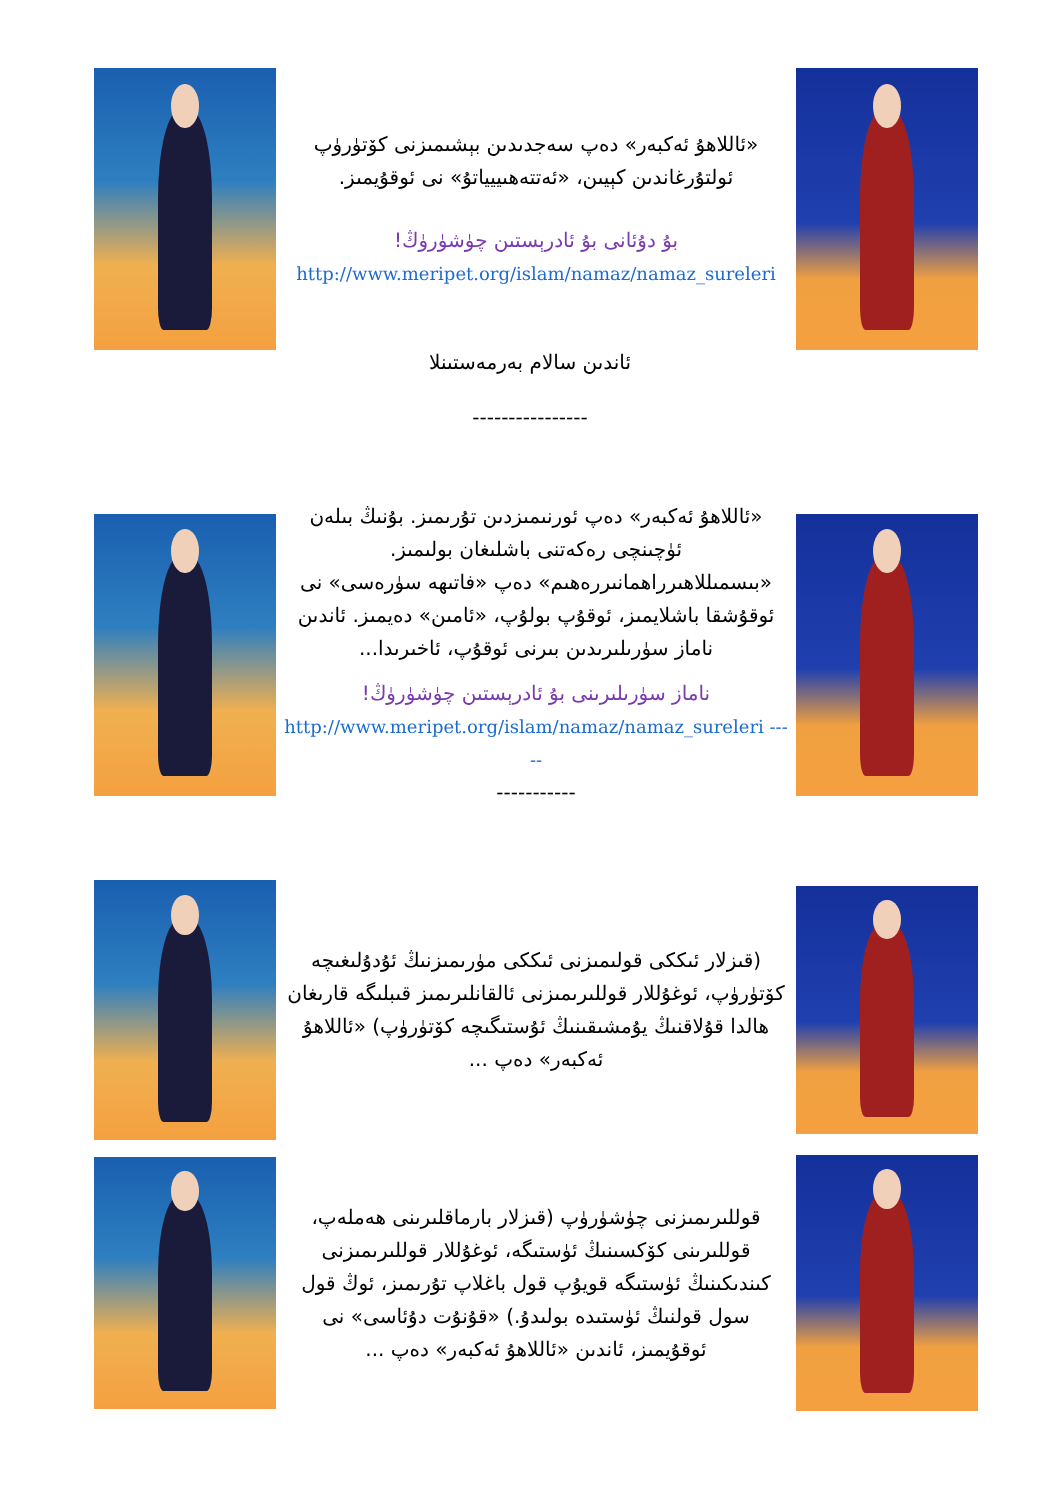«ئاللاھۇ ئەكبەر» دەپ سەجدىدىن بېشىمىزنى كۆتۈرۈپ ئولتۇرغاندىن كېيىن، «ئەتتەھىييياتۇ» نى ئوقۇيمىز.
بۇ دۇئانى بۇ ئادرېستىن چۈشۈرۈڭ!
http://www.meripet.org/islam/namaz/namaz_sureleri
ئاندىن سالام بەرمەستىنلا
----------------
«ئاللاھۇ ئەكبەر» دەپ ئورنىمىزدىن تۇرىمىز. بۇنىڭ بىلەن ئۈچىنچى رەكەتنى باشلىغان بولىمىز. «بىسمىللاھىرراھمانىررەھىم» دەپ «فاتىھە سۈرەسى» نى ئوقۇشقا باشلايمىز، ئوقۇپ بولۇپ، «ئامىن» دەيمىز. ئاندىن ناماز سۈرىلىرىدىن بىرنى ئوقۇپ، ئاخىرىدا...
ناماز سۈرىلىرىنى بۇ ئادرېستىن چۈشۈرۈڭ!
http://www.meripet.org/islam/namaz/namaz_sureleri -----
-----------
(قىزلار ئىككى قولىمىزنى ئىككى مۈرىمىزنىڭ ئۇدۇلىغىچە كۆتۈرۈپ، ئوغۇللار قوللىرىمىزنى ئالقانلىرىمىز قىبلىگە قارىغان ھالدا قۇلاقنىڭ يۇمشىقىنىڭ ئۇستىگىچە كۆتۈرۈپ) «ئاللاھۇ ئەكبەر» دەپ ...
قوللىرىمىزنى چۈشۈرۈپ (قىزلار بارماقلىرىنى ھەملەپ، قوللىرىنى كۆكسىنىڭ ئۈستىگە، ئوغۇللار قوللىرىمىزنى كىندىكىنىڭ ئۈستىگە قويۇپ قول باغلاپ تۇرىمىز، ئوڭ قول سول قولنىڭ ئۈستىدە بولىدۇ.) «قۇنۇت دۇئاسى» نى ئوقۇيمىز، ئاندىن «ئاللاھۇ ئەكبەر» دەپ ...